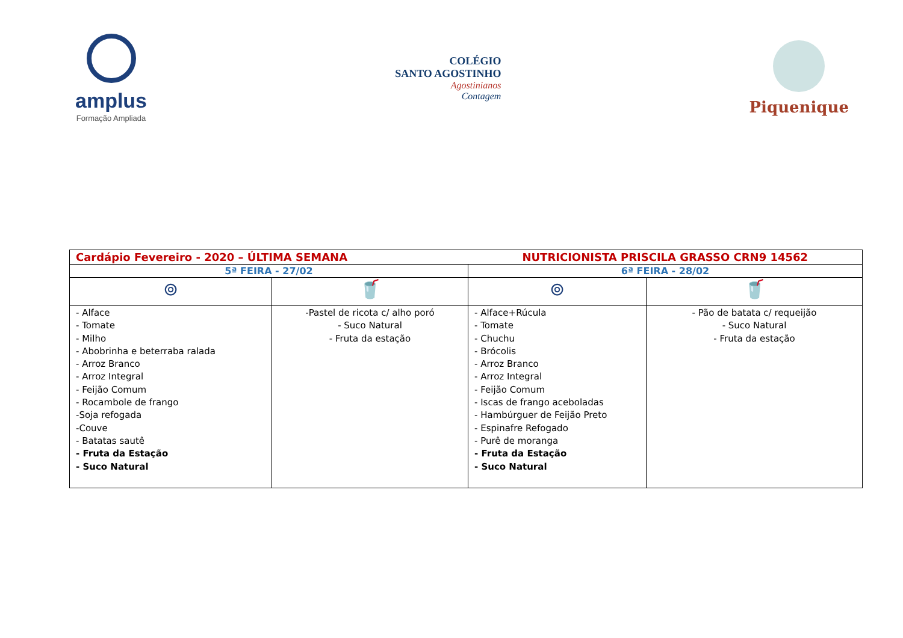amplus
Formação Ampliada
COLÉGIO
SANTO AGOSTINHO
Agostinianos
Contagem
Piquenique
| Cardápio Fevereiro - 2020 – ÚLTIMA SEMANA | | NUTRICIONISTA PRISCILA GRASSO CRN9 14562 | |
| 5ª FEIRA - 27/02 | | 6ª FEIRA - 28/02 | |
| ⊚ | 🥤 | ⊚ | 🥤 |
| - Alface - Tomate - Milho - Abobrinha e beterraba ralada - Arroz Branco - Arroz Integral - Feijão Comum - Rocambole de frango -Soja refogada -Couve - Batatas sautê - Fruta da Estação - Suco Natural | -Pastel de ricota c/ alho poró - Suco Natural - Fruta da estação | - Alface+Rúcula - Tomate - Chuchu - Brócolis - Arroz Branco - Arroz Integral - Feijão Comum - Iscas de frango aceboladas - Hambúrguer de Feijão Preto - Espinafre Refogado - Purê de moranga - Fruta da Estação - Suco Natural | - Pão de batata c/ requeijão - Suco Natural - Fruta da estação |